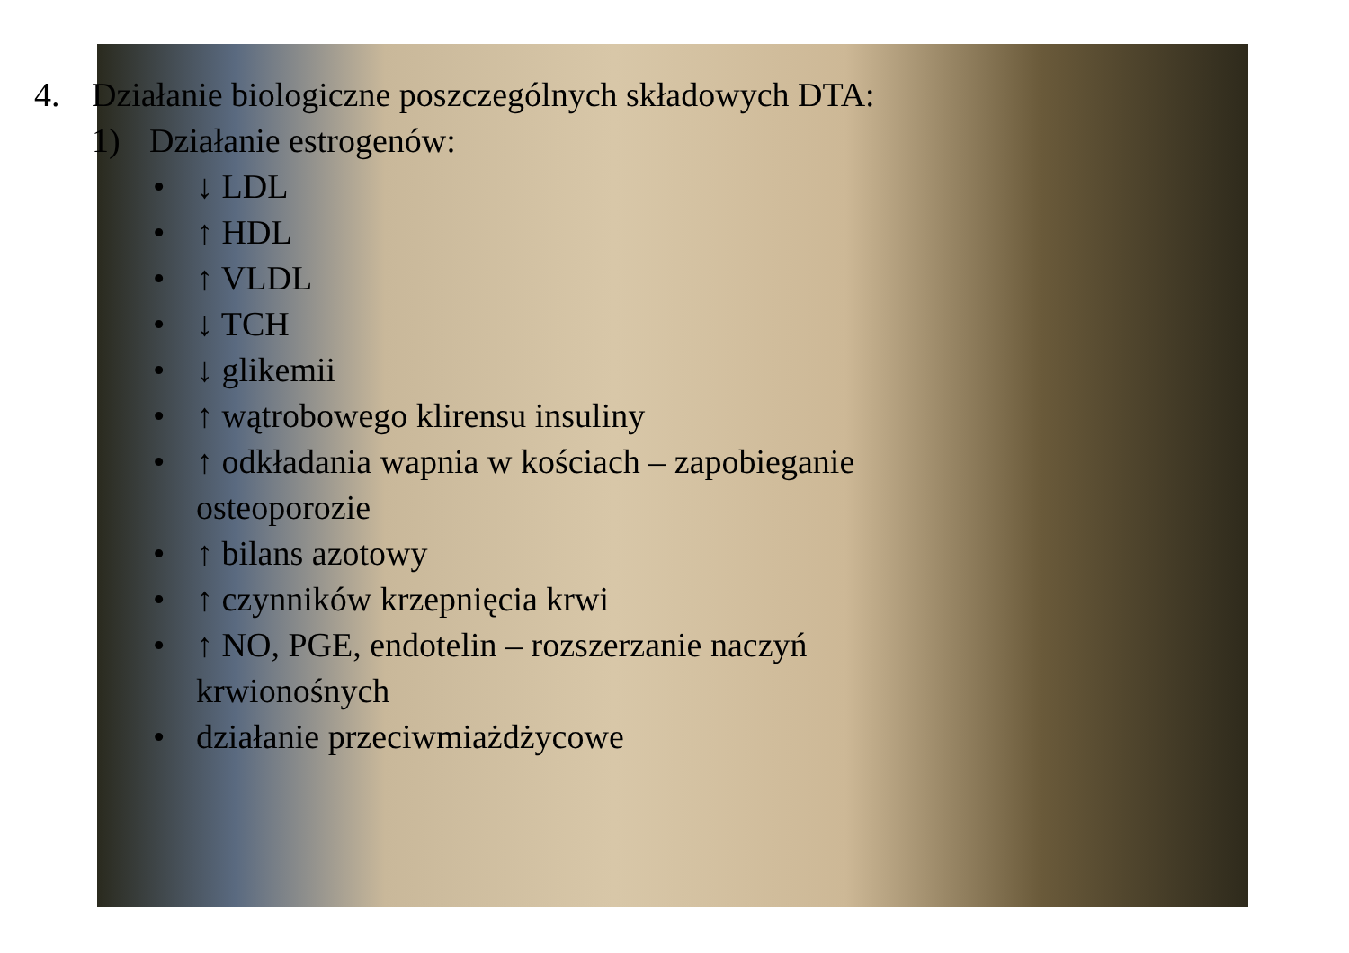4. Działanie biologiczne poszczególnych składowych DTA:
1) Działanie estrogenów:
• ↓ LDL
• ↑ HDL
• ↑ VLDL
• ↓ TCH
• ↓ glikemii
• ↑ wątrobowego klirensu insuliny
• ↑ odkładania wapnia w kościach – zapobieganie
osteoporozie
• ↑ bilans azotowy
• ↑ czynników krzepnięcia krwi
• ↑ NO, PGE, endotelin – rozszerzanie naczyń
krwionośnych
• działanie przeciwmiażdżycowe